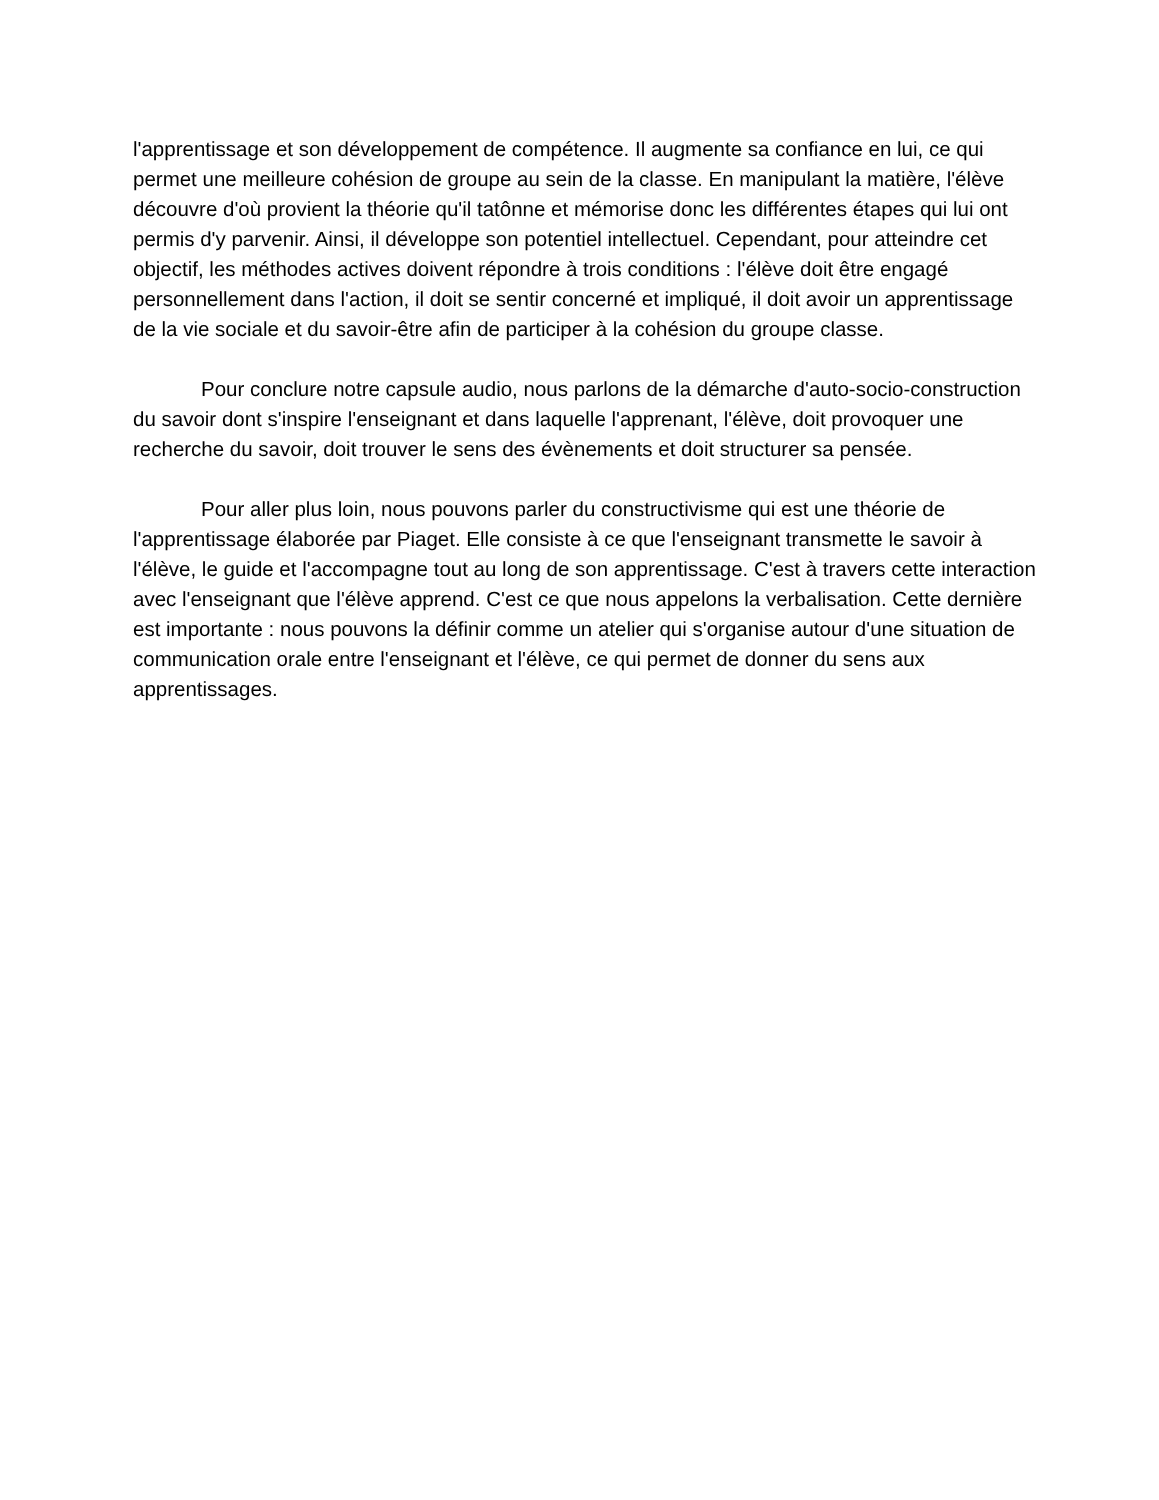l'apprentissage et son développement de compétence. Il augmente sa confiance en lui, ce qui permet une meilleure cohésion de groupe au sein de la classe. En manipulant la matière, l'élève découvre d'où provient la théorie qu'il tatônne et mémorise donc les différentes étapes qui lui ont permis d'y parvenir. Ainsi, il développe son potentiel intellectuel. Cependant, pour atteindre cet objectif, les méthodes actives doivent répondre à trois conditions : l'élève doit être engagé personnellement dans l'action, il doit se sentir concerné et impliqué, il doit avoir un apprentissage de la vie sociale et du savoir-être afin de participer à la cohésion du groupe classe.
Pour conclure notre capsule audio, nous parlons de la démarche d'auto-socio-construction du savoir dont s'inspire l'enseignant et dans laquelle l'apprenant, l'élève, doit provoquer une recherche du savoir, doit trouver le sens des évènements et doit structurer sa pensée.
Pour aller plus loin, nous pouvons parler du constructivisme qui est une théorie de l'apprentissage élaborée par Piaget. Elle consiste à ce que l'enseignant transmette le savoir à l'élève, le guide et l'accompagne tout au long de son apprentissage. C'est à travers cette interaction avec l'enseignant que l'élève apprend. C'est ce que nous appelons la verbalisation. Cette dernière est importante : nous pouvons la définir comme un atelier qui s'organise autour d'une situation de communication orale entre l'enseignant et l'élève, ce qui permet de donner du sens aux apprentissages.